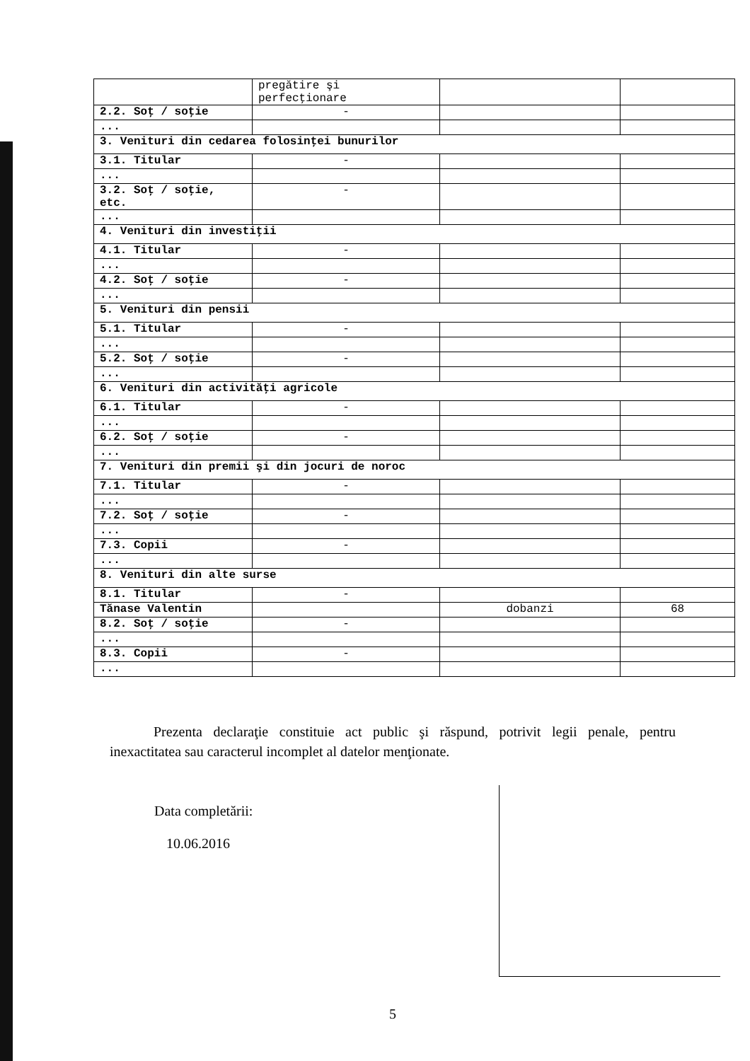| | pregătire şi perfecţionare | | |
| 2.2. Soţ / soţie | - | | |
| ... | | | |
| 3. Venituri din cedarea folosinţei bunurilor | | | |
| 3.1. Titular | - | | |
| ... | | | |
| 3.2. Soţ / soţie, etc. | - | | |
| ... | | | |
| 4. Venituri din investiţii | | | |
| 4.1. Titular | - | | |
| ... | | | |
| 4.2. Soţ / soţie | - | | |
| ... | | | |
| 5. Venituri din pensii | | | |
| 5.1. Titular | - | | |
| ... | | | |
| 5.2. Soţ / soţie | - | | |
| ... | | | |
| 6. Venituri din activităţi agricole | | | |
| 6.1. Titular | - | | |
| ... | | | |
| 6.2. Soţ / soţie | - | | |
| ... | | | |
| 7. Venituri din premii şi din jocuri de noroc | | | |
| 7.1. Titular | - | | |
| ... | | | |
| 7.2. Soţ / soţie | - | | |
| ... | | | |
| 7.3. Copii | - | | |
| ... | | | |
| 8. Venituri din alte surse | | | |
| 8.1. Titular | - | | |
| Tănase Valentin | | dobanzi | 68 |
| 8.2. Soţ / soţie | - | | |
| ... | | | |
| 8.3. Copii | - | | |
| ... | | | |
Prezenta declaraţie constituie act public şi răspund, potrivit legii penale, pentru inexactitatea sau caracterul incomplet al datelor menţionate.
Data completării:
10.06.2016
5